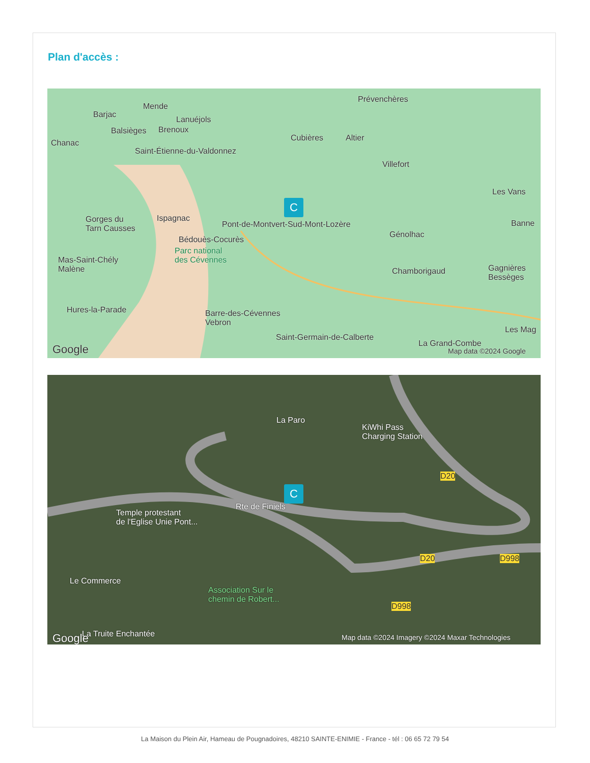Plan d'accès :
Mende
Barjac
Lanuéjols
Prévenchères
Balsièges Brenoux
Chanac
Cubières Altier
Saint-Étienne-du-Valdonnez
Villefort
Les Vans
C
Gorges du
Tarn Causses
Ispagnac
Pont-de-Montvert-Sud-Mont-Lozère
Génolhac
Banne
Bédouès-Cocurès
Parc national
des Cévennes Mas-Saint-Chély
Malène Chamborigaud Gagnières
Bessèges
Hures-la-Parade Barre-des-Cévennes
Vebron
Les Mag
Saint-Germain-de-Calberte
La Grand-Combe Google Map data ©2024 Google
La Paro
KiWhi Pass
Charging Station
D20
C
Rte de Finiels
Temple protestant
de l'Eglise Unie Pont...
D20 D998
Le Commerce
Association Sur le
chemin de Robert...
D998
La Truite Enchantée Google Map data ©2024 Imagery ©2024 Maxar Technologies
La Maison du Plein Air, Hameau de Pougnadoires, 48210 SAINTE-ENIMIE - France - tél : 06 65 72 79 54